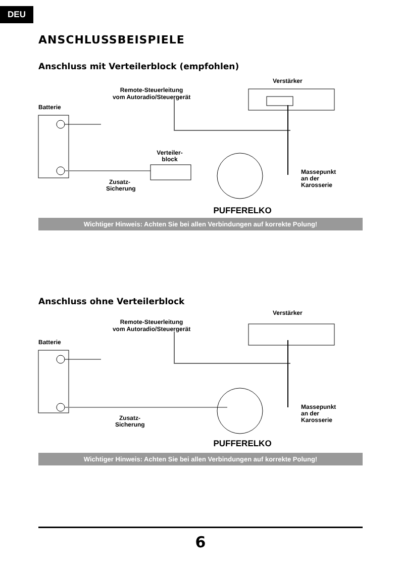DEU
ANSCHLUSSBEISPIELE
Anschluss mit Verteilerblock (empfohlen)
Verstärker
Remote-Steuerleitung
vom Autoradio/Steuergerät
Batterie
Verteiler-
block
Massepunkt
an der
Karosserie
Zusatz-
Sicherung
PUFFERELKO
Wichtiger Hinweis: Achten Sie bei allen Verbindungen auf korrekte Polung!
Anschluss ohne Verteilerblock
Verstärker
Remote-Steuerleitung
vom Autoradio/Steuergerät
Batterie
Massepunkt
an der
Karosserie
Zusatz-
Sicherung
PUFFERELKO
Wichtiger Hinweis: Achten Sie bei allen Verbindungen auf korrekte Polung!
6